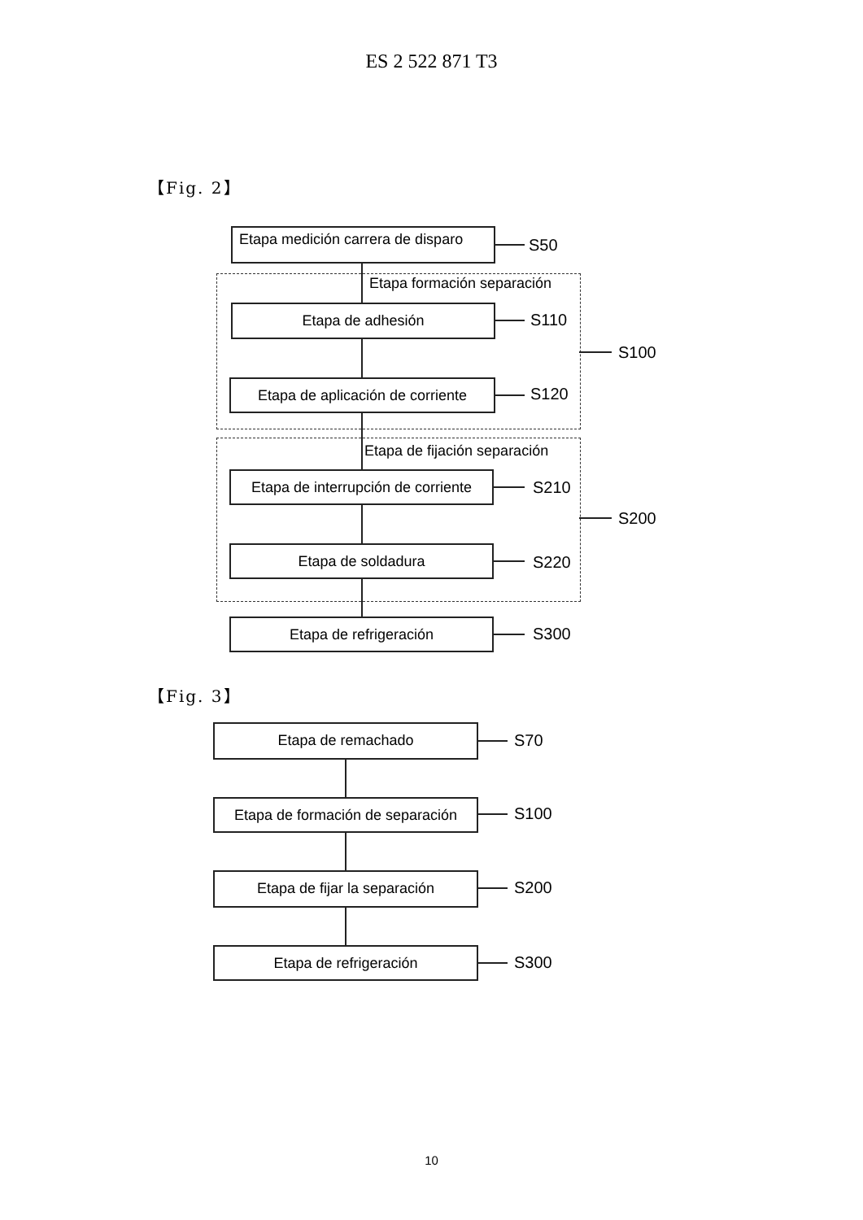ES 2 522 871 T3
【Fig. 2】
Etapa medición carrera de disparo
S50
Etapa formación separación
Etapa de adhesión S110
Etapa de aplicación de corriente
S120
S100
Etapa de fijación separación
Etapa de interrupción de corriente
S210
Etapa de soldadura
S220
S200
Etapa de refrigeración S300
【Fig. 3】
Etapa de remachado
S70
Etapa de formación de separación
S100
Etapa de fijar la separación S200
Etapa de refrigeración S300
10